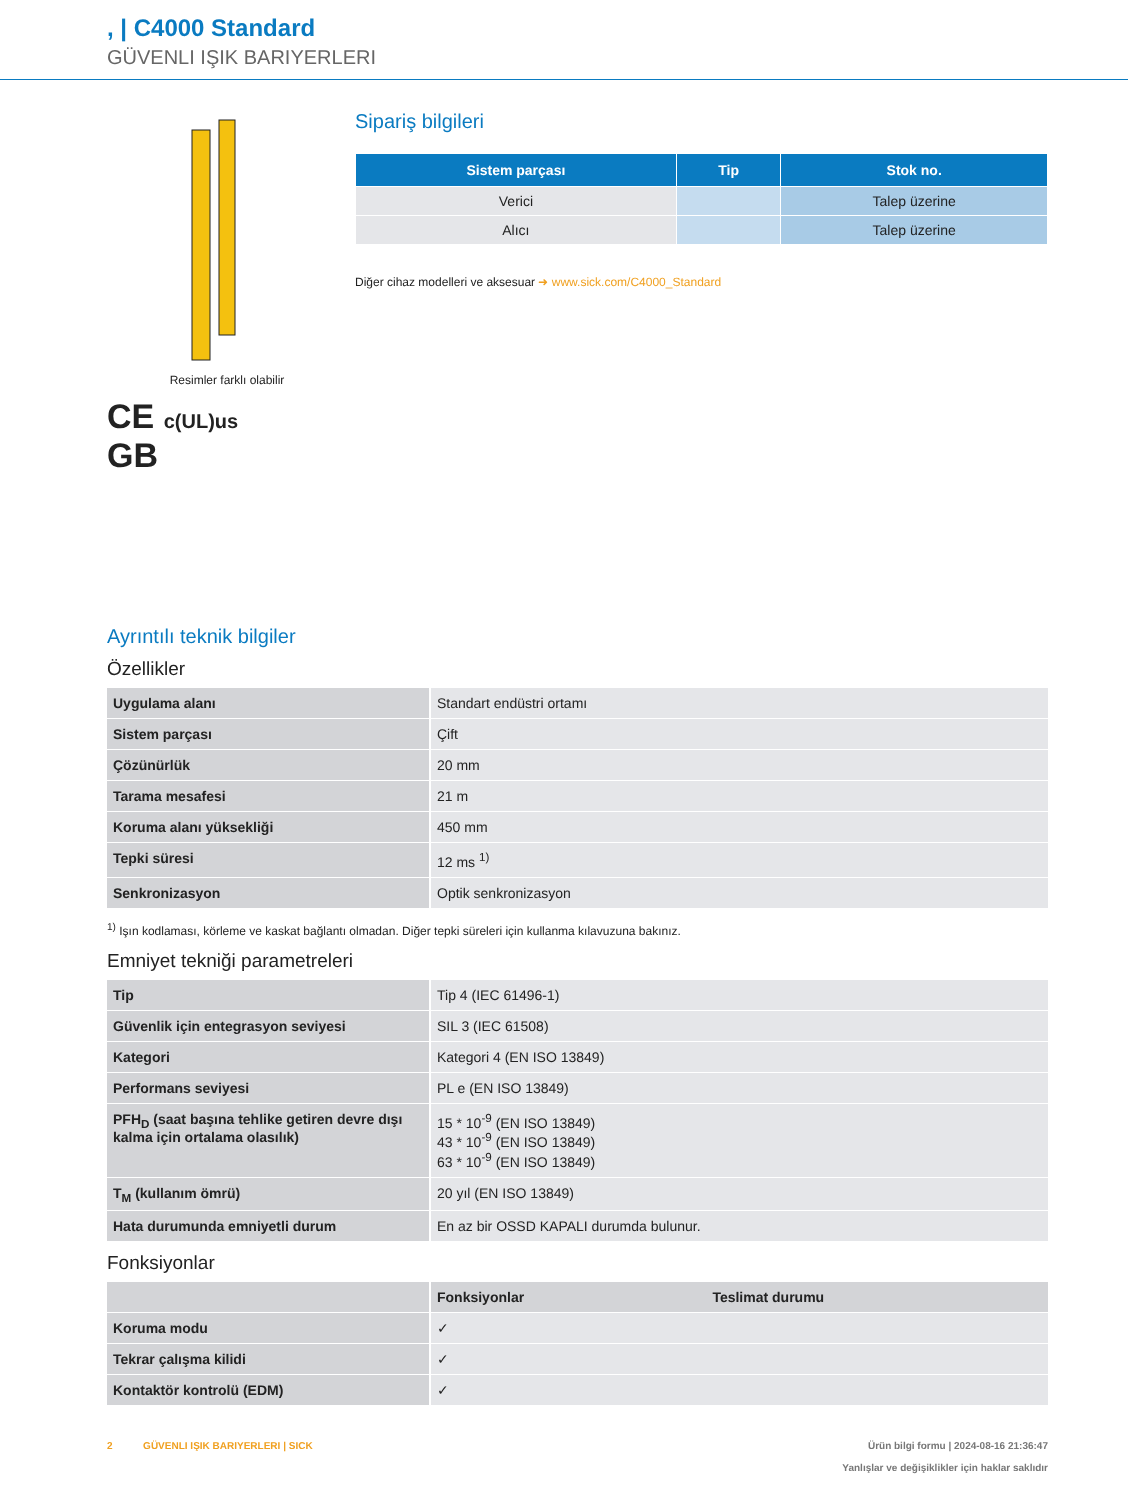, | C4000 Standard
GÜVENLI IŞIK BARIYERLERI
Resimler farklı olabilir
CE c(UL)us
GB
Sipariş bilgileri
| Sistem parçası | Tip | Stok no. |
| --- | --- | --- |
| Verici | | Talep üzerine |
| Alıcı | | Talep üzerine |
Diğer cihaz modelleri ve aksesuar ➜ www.sick.com/C4000_Standard
Ayrıntılı teknik bilgiler
Özellikler
| Uygulama alanı | Standart endüstri ortamı |
| Sistem parçası | Çift |
| Çözünürlük | 20 mm |
| Tarama mesafesi | 21 m |
| Koruma alanı yüksekliği | 450 mm |
| Tepki süresi | 12 ms <sup>1)</sup> |
| Senkronizasyon | Optik senkronizasyon |
<sup>1)</sup> Işın kodlaması, körleme ve kaskat bağlantı olmadan. Diğer tepki süreleri için kullanma kılavuzuna bakınız.
Emniyet tekniği parametreleri
| Tip | Tip 4 (IEC 61496-1) |
| Güvenlik için entegrasyon seviyesi | SIL 3 (IEC 61508) |
| Kategori | Kategori 4 (EN ISO 13849) |
| Performans seviyesi | PL e (EN ISO 13849) |
| PFH<sub>D</sub> (saat başına tehlike getiren devre dışı kalma için ortalama olasılık) | 15 * 10<sup>-9</sup> (EN ISO 13849) 43 * 10<sup>-9</sup> (EN ISO 13849) 63 * 10<sup>-9</sup> (EN ISO 13849) |
| T<sub>M</sub> (kullanım ömrü) | 20 yıl (EN ISO 13849) |
| Hata durumunda emniyetli durum | En az bir OSSD KAPALI durumda bulunur. |
Fonksiyonlar
| | Fonksiyonlar | Teslimat durumu |
| Koruma modu | ✓ | |
| Tekrar çalışma kilidi | ✓ | |
| Kontaktör kontrolü (EDM) | ✓ | |
2 GÜVENLI IŞIK BARIYERLERI | SICK
Ürün bilgi formu | 2024-08-16 21:36:47
Yanlışlar ve değişiklikler için haklar saklıdır